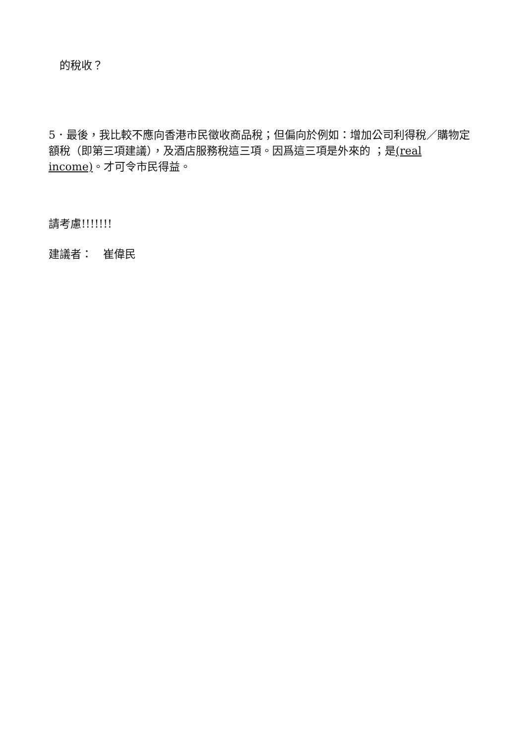的稅收？
5．最後，我比較不應向香港市民徵收商品稅；但偏向於例如：增加公司利得稅／購物定額稅（即第三項建議），及酒店服務稅這三項。因爲這三項是外來的 ；是(real income)。才可令市民得益。
請考慮!!!!!!!
建議者：　崔偉民